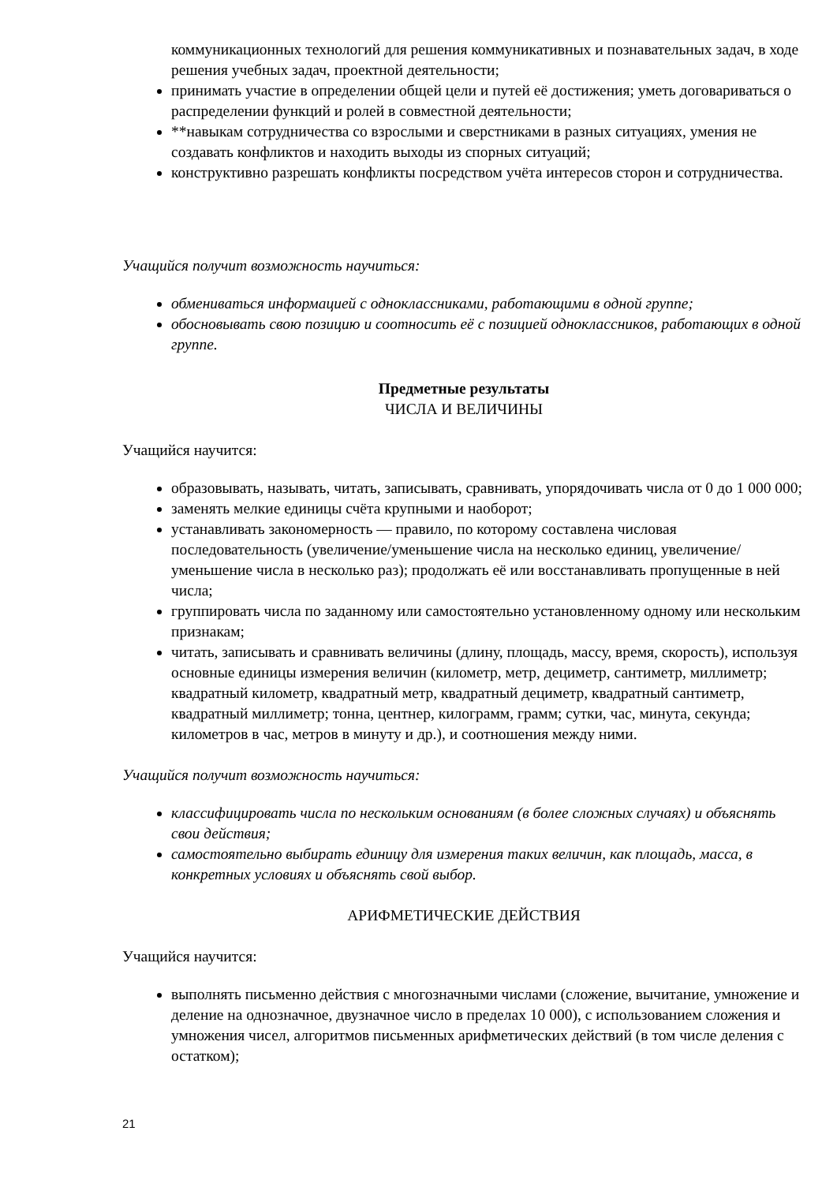коммуникационных технологий для решения коммуникативных и познавательных задач, в ходе решения учебных задач, проектной деятельности;
принимать участие в определении общей цели и путей её достижения; уметь договариваться о распределении функций и ролей в совместной деятельности;
**навыкам сотрудничества со взрослыми и сверстниками в разных ситуациях, умения не создавать конфликтов и находить выходы из спорных ситуаций;
конструктивно разрешать конфликты посредством учёта интересов сторон и сотрудничества.
Учащийся получит возможность научиться:
обмениваться информацией с одноклассниками, работающими в одной группе;
обосновывать свою позицию и соотносить её с позицией одноклассников, работающих в одной группе.
Предметные результаты
ЧИСЛА И ВЕЛИЧИНЫ
Учащийся научится:
образовывать, называть, читать, записывать, сравнивать, упорядочивать числа от 0 до 1 000 000;
заменять мелкие единицы счёта крупными и наоборот;
устанавливать закономерность — правило, по которому составлена числовая последовательность (увеличение/уменьшение числа на несколько единиц, увеличение/ уменьшение числа в несколько раз); продолжать её или восстанавливать пропущенные в ней числа;
группировать числа по заданному или самостоятельно установленному одному или нескольким признакам;
читать, записывать и сравнивать величины (длину, площадь, массу, время, скорость), используя основные единицы измерения величин (километр, метр, дециметр, сантиметр, миллиметр; квадратный километр, квадратный метр, квадратный дециметр, квадратный сантиметр, квадратный миллиметр; тонна, центнер, килограмм, грамм; сутки, час, минута, секунда; километров в час, метров в минуту и др.), и соотношения между ними.
Учащийся получит возможность научиться:
классифицировать числа по нескольким основаниям (в более сложных случаях) и объяснять свои действия;
самостоятельно выбирать единицу для измерения таких величин, как площадь, масса, в конкретных условиях и объяснять свой выбор.
АРИФМЕТИЧЕСКИЕ ДЕЙСТВИЯ
Учащийся научится:
выполнять письменно действия с многозначными числами (сложение, вычитание, умножение и деление на однозначное, двузначное число в пределах 10 000), с использованием сложения и умножения чисел, алгоритмов письменных арифметических действий (в том числе деления с остатком);
21